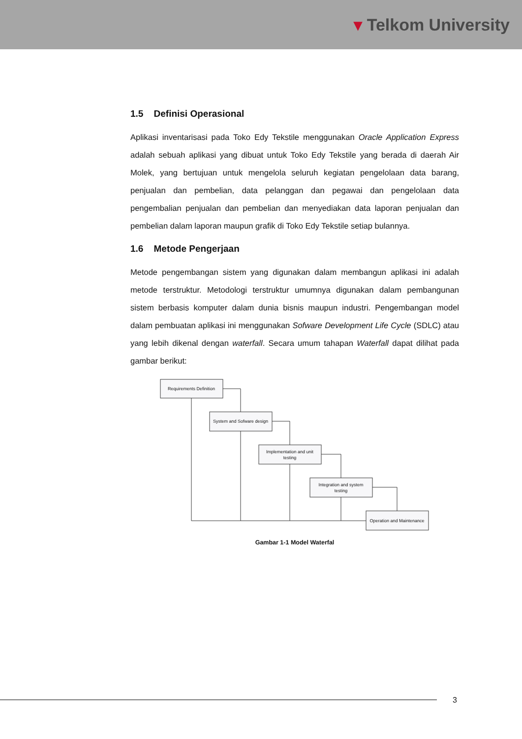▾ Telkom University
1.5 Definisi Operasional
Aplikasi inventarisasi pada Toko Edy Tekstile menggunakan Oracle Application Express adalah sebuah aplikasi yang dibuat untuk Toko Edy Tekstile yang berada di daerah Air Molek, yang bertujuan untuk mengelola seluruh kegiatan pengelolaan data barang, penjualan dan pembelian, data pelanggan dan pegawai dan pengelolaan data pengembalian penjualan dan pembelian dan menyediakan data laporan penjualan dan pembelian dalam laporan maupun grafik di Toko Edy Tekstile setiap bulannya.
1.6 Metode Pengerjaan
Metode pengembangan sistem yang digunakan dalam membangun aplikasi ini adalah metode terstruktur. Metodologi terstruktur umumnya digunakan dalam pembangunan sistem berbasis komputer dalam dunia bisnis maupun industri. Pengembangan model dalam pembuatan aplikasi ini menggunakan Sofware Development Life Cycle (SDLC) atau yang lebih dikenal dengan waterfall. Secara umum tahapan Waterfall dapat dilihat pada gambar berikut:
Requirements Definition
System and Sofware design
Implementation and unit
testing
Integration and system
testing
Operation and Maintenance
Gambar 1-1 Model Waterfal
3